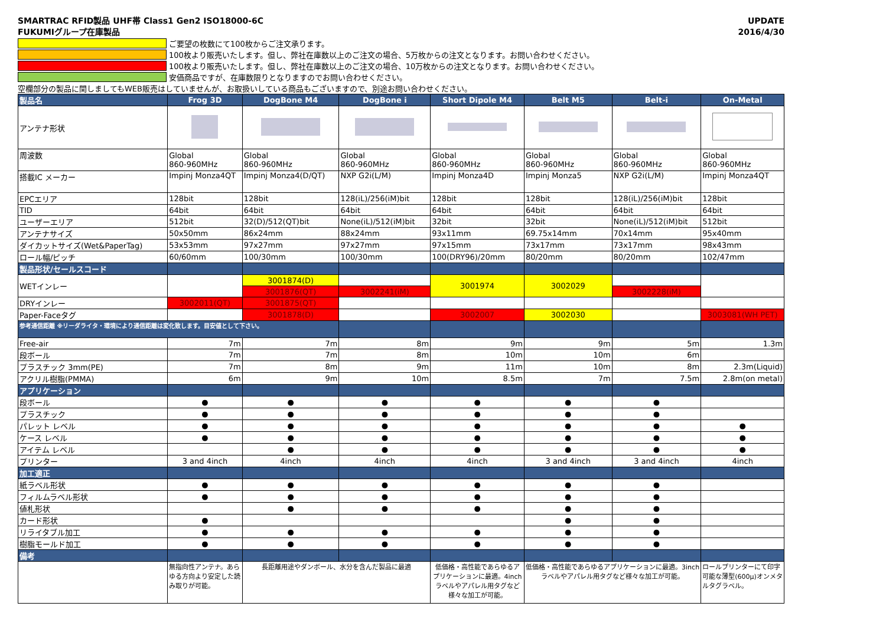SMARTRAC RFID製品 UHF帯 Class1 Gen2 ISO18000-6C
FUKUMIグループ在庫製品
UPDATE
2016/4/30
ご要望の枚数にて100枚からご注文承ります。
100枚より販売いたします。但し、弊社在庫数以上のご注文の場合、5万枚からの注文となります。お問い合わせください。
100枚より販売いたします。但し、弊社在庫数以上のご注文の場合、10万枚からの注文となります。お問い合わせください。
安価商品ですが、在庫数限りとなりますのでお問い合わせください。
空欄部分の製品に関しましてもWEB販売はしていませんが、お取扱いしている商品もございますので、別途お問い合わせください。
| 製品名 | Frog 3D | DogBone M4 | DogBone i | Short Dipole M4 | Belt M5 | Belt-i | On-Metal |
| アンテナ形状 | | | | | | | |
| 周波数 | Global 860-960MHz | Global 860-960MHz | Global 860-960MHz | Global 860-960MHz | Global 860-960MHz | Global 860-960MHz | Global 860-960MHz |
| 搭載IC メーカー | Impinj Monza4QT | Impinj Monza4(D/QT) | NXP G2i(L/M) | Impinj Monza4D | Impinj Monza5 | NXP G2i(L/M) | Impinj Monza4QT |
| EPCエリア | 128bit | 128bit | 128(iL)/256(iM)bit | 128bit | 128bit | 128(iL)/256(iM)bit | 128bit |
| TID | 64bit | 64bit | 64bit | 64bit | 64bit | 64bit | 64bit |
| ユーザーエリア | 512bit | 32(D)/512(QT)bit | None(iL)/512(iM)bit | 32bit | 32bit | None(iL)/512(iM)bit | 512bit |
| アンテナサイズ | 50x50mm | 86x24mm | 88x24mm | 93x11mm | 69.75x14mm | 70x14mm | 95x40mm |
| ダイカットサイズ(Wet&PaperTag) | 53x53mm | 97x27mm | 97x27mm | 97x15mm | 73x17mm | 73x17mm | 98x43mm |
| ロール幅/ピッチ | 60/60mm | 100/30mm | 100/30mm | 100(DRY96)/20mm | 80/20mm | 80/20mm | 102/47mm |
| 製品形状/セールスコード | | | | | | | |
| WETインレー | | 3001874(D) | | 3001974 | 3002029 | | |
| | | 3001876(QT) | 3002241(iM) | | | 3002228(iM) | |
| DRYインレー | 3002011(QT) | 3001875(QT) | | | | | |
| Paper-Faceタグ | | 3001878(D) | | 3002007 | 3002030 | | 3003081(WH PET) |
| 参考通信距離 ※リーダライタ・環境により通信距離は変化致します。目安値として下さい。 | | | | | | | |
| Free-air | 7m | 7m | 8m | 9m | 9m | 5m | 1.3m |
| 段ボール | 7m | 7m | 8m | 10m | 10m | 6m | |
| プラスチック 3mm(PE) | 7m | 8m | 9m | 11m | 10m | 8m | 2.3m(Liquid) |
| アクリル樹脂(PMMA) | 6m | 9m | 10m | 8.5m | 7m | 7.5m | 2.8m(on metal) |
| アプリケーション | | | | | | | |
| 段ボール | ● | ● | ● | ● | ● | ● | |
| プラスチック | ● | ● | ● | ● | ● | ● | |
| パレット レベル | ● | ● | ● | ● | ● | ● | ● |
| ケース レベル | ● | ● | ● | ● | ● | ● | ● |
| アイテム レベル | | ● | ● | ● | ● | ● | ● |
| プリンター | 3 and 4inch | 4inch | 4inch | 4inch | 3 and 4inch | 3 and 4inch | 4inch |
| 加工適正 | | | | | | | |
| 紙ラベル形状 | ● | ● | ● | ● | ● | ● | |
| フィルムラベル形状 | ● | ● | ● | ● | ● | ● | |
| 値札形状 | | ● | ● | ● | ● | ● | |
| カード形状 | ● | | | | ● | ● | |
| リライタブル加工 | ● | ● | ● | ● | ● | ● | |
| 樹脂モールド加工 | ● | ● | ● | ● | ● | ● | |
| 備考 | | | | | | | |
| | 無指向性アンテナ。あらゆる方向より安定した読み取りが可能。 | 長距離用途やダンボール、水分を含んだ製品に最適 | | 低価格・高性能であらゆるアプリケーションに最適。4inchラベルやアパレル用タグなど様々な加工が可能。 | 低価格・高性能であらゆるアプリケーションに最適。3inchラベルやアパレル用タグなど様々な加工が可能。 | | ロールプリンターにて印字可能な薄型(600μ)オンメタルタグラベル。 |